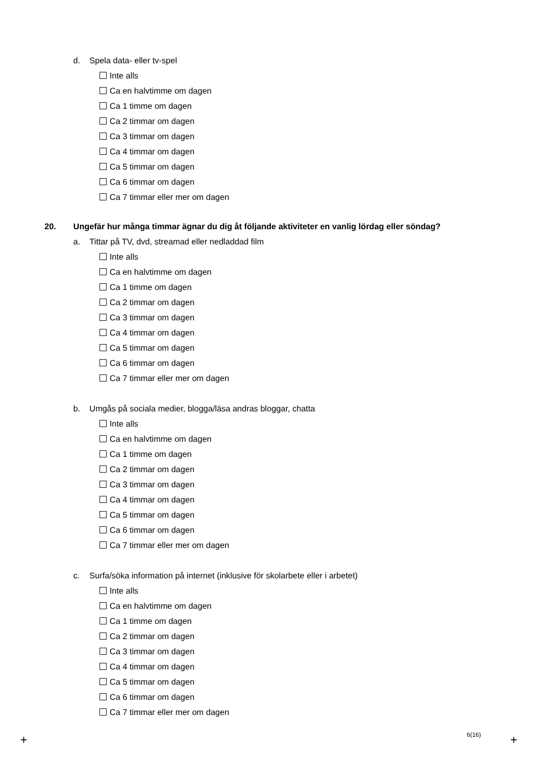d. Spela data- eller tv-spel
Inte alls
Ca en halvtimme om dagen
Ca 1 timme om dagen
Ca 2 timmar om dagen
Ca 3 timmar om dagen
Ca 4 timmar om dagen
Ca 5 timmar om dagen
Ca 6 timmar om dagen
Ca 7 timmar eller mer om dagen
20. Ungefär hur många timmar ägnar du dig åt följande aktiviteter en vanlig lördag eller söndag?
a. Tittar på TV, dvd, streamad eller nedladdad film
Inte alls
Ca en halvtimme om dagen
Ca 1 timme om dagen
Ca 2 timmar om dagen
Ca 3 timmar om dagen
Ca 4 timmar om dagen
Ca 5 timmar om dagen
Ca 6 timmar om dagen
Ca 7 timmar eller mer om dagen
b. Umgås på sociala medier, blogga/läsa andras bloggar, chatta
Inte alls
Ca en halvtimme om dagen
Ca 1 timme om dagen
Ca 2 timmar om dagen
Ca 3 timmar om dagen
Ca 4 timmar om dagen
Ca 5 timmar om dagen
Ca 6 timmar om dagen
Ca 7 timmar eller mer om dagen
c. Surfa/söka information på internet (inklusive för skolarbete eller i arbetet)
Inte alls
Ca en halvtimme om dagen
Ca 1 timme om dagen
Ca 2 timmar om dagen
Ca 3 timmar om dagen
Ca 4 timmar om dagen
Ca 5 timmar om dagen
Ca 6 timmar om dagen
Ca 7 timmar eller mer om dagen
6(16)
+ +